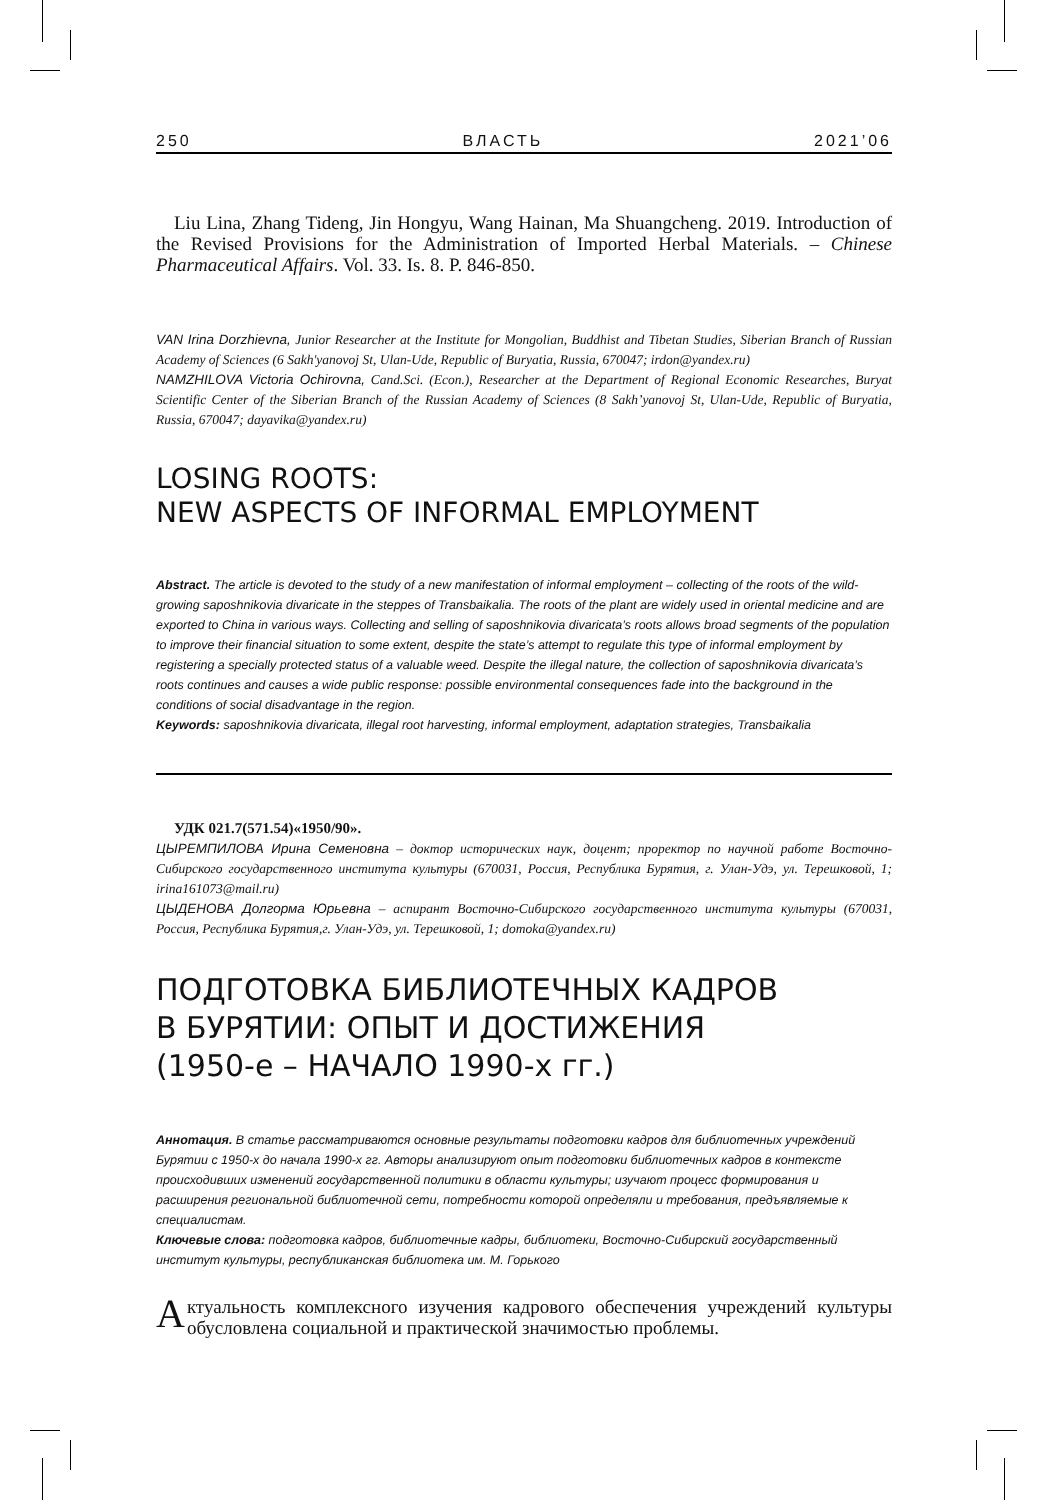250 ВЛАСТЬ 2021’06
Liu Lina, Zhang Tideng, Jin Hongyu, Wang Hainan, Ma Shuangcheng. 2019. Introduction of the Revised Provisions for the Administration of Imported Herbal Materials. – Chinese Pharmaceutical Affairs. Vol. 33. Is. 8. P. 846-850.
VAN Irina Dorzhievna, Junior Researcher at the Institute for Mongolian, Buddhist and Tibetan Studies, Siberian Branch of Russian Academy of Sciences (6 Sakh'yanovoj St, Ulan-Ude, Republic of Buryatia, Russia, 670047; irdon@yandex.ru)
NAMZHILOVA Victoria Ochirovna, Cand.Sci. (Econ.), Researcher at the Department of Regional Economic Researches, Buryat Scientific Center of the Siberian Branch of the Russian Academy of Sciences (8 Sakh’yanovoj St, Ulan-Ude, Republic of Buryatia, Russia, 670047; dayavika@yandex.ru)
LOSING ROOTS:
NEW ASPECTS OF INFORMAL EMPLOYMENT
Abstract. The article is devoted to the study of a new manifestation of informal employment – collecting of the roots of the wild-growing saposhnikovia divaricate in the steppes of Transbaikalia. The roots of the plant are widely used in oriental medicine and are exported to China in various ways. Collecting and selling of saposhnikovia divaricata’s roots allows broad segments of the population to improve their financial situation to some extent, despite the state’s attempt to regulate this type of informal employment by registering a specially protected status of a valuable weed. Despite the illegal nature, the collection of saposhnikovia divaricata’s roots continues and causes a wide public response: possible environmental consequences fade into the background in the conditions of social disadvantage in the region.
Keywords: saposhnikovia divaricata, illegal root harvesting, informal employment, adaptation strategies, Transbaikalia
УДК 021.7(571.54)«1950/90».
ЦЫРЕМПИЛОВА Ирина Семеновна – доктор исторических наук, доцент; проректор по научной работе Восточно-Сибирского государственного института культуры (670031, Россия, Республика Бурятия, г. Улан-Удэ, ул. Терешковой, 1; irina161073@mail.ru)
ЦЫДЕНОВА Долгорма Юрьевна – аспирант Восточно-Сибирского государственного института культуры (670031, Россия, Республика Бурятия,г. Улан-Удэ, ул. Терешковой, 1; domoka@yandex.ru)
ПОДГОТОВКА БИБЛИОТЕЧНЫХ КАДРОВ
В БУРЯТИИ: ОПЫТ И ДОСТИЖЕНИЯ
(1950-е – НАЧАЛО 1990-х гг.)
Аннотация. В статье рассматриваются основные результаты подготовки кадров для библиотечных учреждений Бурятии с 1950-х до начала 1990-х гг. Авторы анализируют опыт подготовки библиотечных кадров в контексте происходивших изменений государственной политики в области культуры; изучают процесс формирования и расширения региональной библиотечной сети, потребности которой определяли и требования, предъявляемые к специалистам.
Ключевые слова: подготовка кадров, библиотечные кадры, библиотеки, Восточно-Сибирский государственный институт культуры, республиканская библиотека им. М. Горького
Актуальность комплексного изучения кадрового обеспечения учреждений культуры обусловлена социальной и практической значимостью проблемы.